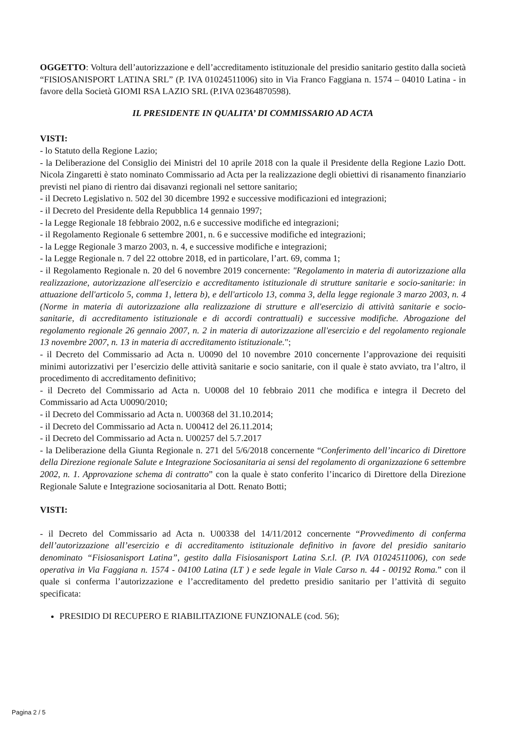OGGETTO: Voltura dell’autorizzazione e dell’accreditamento istituzionale del presidio sanitario gestito dalla società “FISIOSANISPORT LATINA SRL” (P. IVA 01024511006) sito in Via Franco Faggiana n. 1574 – 04010 Latina - in favore della Società GIOMI RSA LAZIO SRL (P.IVA 02364870598).
IL PRESIDENTE IN QUALITA’ DI COMMISSARIO AD ACTA
VISTI:
- lo Statuto della Regione Lazio;
- la Deliberazione del Consiglio dei Ministri del 10 aprile 2018 con la quale il Presidente della Regione Lazio Dott. Nicola Zingaretti è stato nominato Commissario ad Acta per la realizzazione degli obiettivi di risanamento finanziario previsti nel piano di rientro dai disavanzi regionali nel settore sanitario;
- il Decreto Legislativo n. 502 del 30 dicembre 1992 e successive modificazioni ed integrazioni;
- il Decreto del Presidente della Repubblica 14 gennaio 1997;
- la Legge Regionale 18 febbraio 2002, n.6 e successive modifiche ed integrazioni;
- il Regolamento Regionale 6 settembre 2001, n. 6 e successive modifiche ed integrazioni;
- la Legge Regionale 3 marzo 2003, n. 4, e successive modifiche e integrazioni;
- la Legge Regionale n. 7 del 22 ottobre 2018, ed in particolare, l’art. 69, comma 1;
- il Regolamento Regionale n. 20 del 6 novembre 2019 concernente: "Regolamento in materia di autorizzazione alla realizzazione, autorizzazione all'esercizio e accreditamento istituzionale di strutture sanitarie e socio-sanitarie: in attuazione dell'articolo 5, comma 1, lettera b), e dell'articolo 13, comma 3, della legge regionale 3 marzo 2003, n. 4 (Norme in materia di autorizzazione alla realizzazione di strutture e all'esercizio di attività sanitarie e socio-sanitarie, di accreditamento istituzionale e di accordi contrattuali) e successive modifiche. Abrogazione del regolamento regionale 26 gennaio 2007, n. 2 in materia di autorizzazione all'esercizio e del regolamento regionale 13 novembre 2007, n. 13 in materia di accreditamento istituzionale.";
- il Decreto del Commissario ad Acta n. U0090 del 10 novembre 2010 concernente l’approvazione dei requisiti minimi autorizzativi per l’esercizio delle attività sanitarie e socio sanitarie, con il quale è stato avviato, tra l’altro, il procedimento di accreditamento definitivo;
- il Decreto del Commissario ad Acta n. U0008 del 10 febbraio 2011 che modifica e integra il Decreto del Commissario ad Acta U0090/2010;
- il Decreto del Commissario ad Acta n. U00368 del 31.10.2014;
- il Decreto del Commissario ad Acta n. U00412 del 26.11.2014;
- il Decreto del Commissario ad Acta n. U00257 del 5.7.2017
- la Deliberazione della Giunta Regionale n. 271 del 5/6/2018 concernente “Conferimento dell’incarico di Direttore della Direzione regionale Salute e Integrazione Sociosanitaria ai sensi del regolamento di organizzazione 6 settembre 2002, n. 1. Approvazione schema di contratto” con la quale è stato conferito l’incarico di Direttore della Direzione Regionale Salute e Integrazione sociosanitaria al Dott. Renato Botti;
VISTI:
- il Decreto del Commissario ad Acta n. U00338 del 14/11/2012 concernente “Provvedimento di conferma dell’autorizzazione all’esercizio e di accreditamento istituzionale definitivo in favore del presidio sanitario denominato “Fisiosanisport Latina”, gestito dalla Fisiosanisport Latina S.r.l. (P. IVA 01024511006), con sede operativa in Via Faggiana n. 1574 - 04100 Latina (LT ) e sede legale in Viale Carso n. 44 - 00192 Roma.” con il quale si conferma l’autorizzazione e l’accreditamento del predetto presidio sanitario per l’attività di seguito specificata:
PRESIDIO DI RECUPERO E RIABILITAZIONE FUNZIONALE (cod. 56);
Pagina 2 / 5